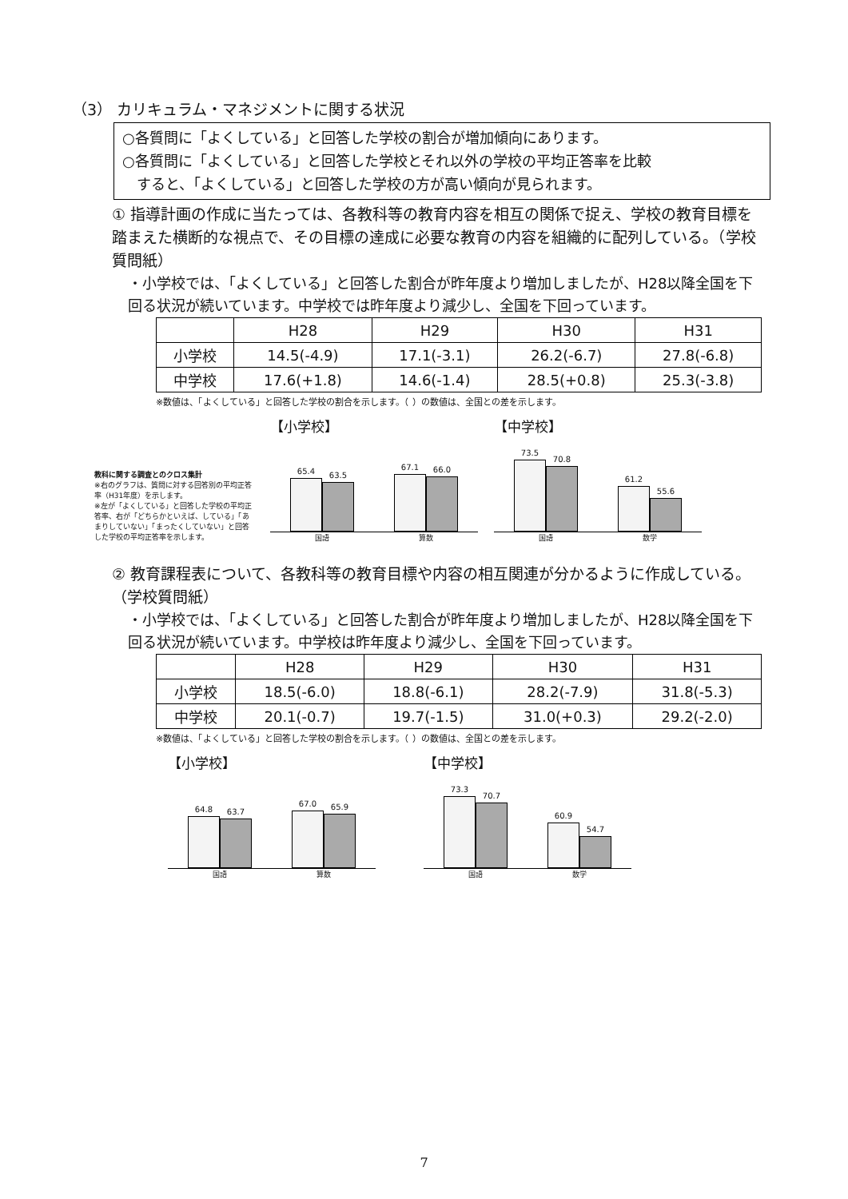（3） カリキュラム・マネジメントに関する状況
○各質問に「よくしている」と回答した学校の割合が増加傾向にあります。
○各質問に「よくしている」と回答した学校とそれ以外の学校の平均正答率を比較
　すると、「よくしている」と回答した学校の方が高い傾向が見られます。
① 指導計画の作成に当たっては、各教科等の教育内容を相互の関係で捉え、学校の教育目標を踏まえた横断的な視点で、その目標の達成に必要な教育の内容を組織的に配列している。（学校質問紙）
・小学校では、「よくしている」と回答した割合が昨年度より増加しましたが、H28以降全国を下回る状況が続いています。中学校では昨年度より減少し、全国を下回っています。
| | H28 | H29 | H30 | H31 |
| --- | --- | --- | --- | --- |
| 小学校 | 14.5(-4.9) | 17.1(-3.1) | 26.2(-6.7) | 27.8(-6.8) |
| 中学校 | 17.6(+1.8) | 14.6(-1.4) | 28.5(+0.8) | 25.3(-3.8) |
※数値は、「よくしている」と回答した学校の割合を示します。（ ）の数値は、全国との差を示します。
教科に関する調査とのクロス集計
※右のグラフは、質問に対する回答別の平均正答率（H31年度）を示します。
※左が「よくしている」と回答した学校の平均正答率、右が「どちらかといえば、している」「あまりしていない」「まったくしていない」と回答した学校の平均正答率を示します。
【小学校】
65.4
63.5
67.1
66.0
国語 算数
【中学校】
73.5
70.8
61.2
55.6
国語 数学
② 教育課程表について、各教科等の教育目標や内容の相互関連が分かるように作成している。（学校質問紙）
・小学校では、「よくしている」と回答した割合が昨年度より増加しましたが、H28以降全国を下回る状況が続いています。中学校は昨年度より減少し、全国を下回っています。
| | H28 | H29 | H30 | H31 |
| --- | --- | --- | --- | --- |
| 小学校 | 18.5(-6.0) | 18.8(-6.1) | 28.2(-7.9) | 31.8(-5.3) |
| 中学校 | 20.1(-0.7) | 19.7(-1.5) | 31.0(+0.3) | 29.2(-2.0) |
※数値は、「よくしている」と回答した学校の割合を示します。（ ）の数値は、全国との差を示します。
【小学校】
64.8
63.7
67.0
65.9
国語 算数
【中学校】
73.3
70.7
60.9
54.7
国語 数学
7